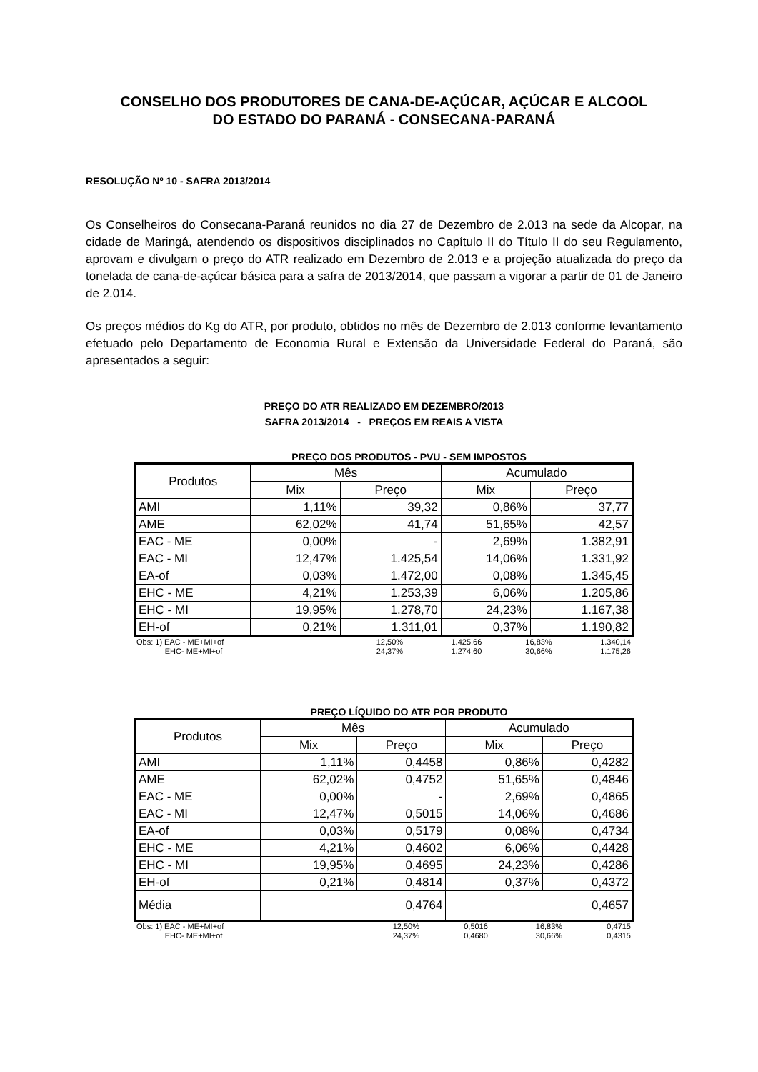CONSELHO DOS PRODUTORES DE CANA-DE-AÇÚCAR, AÇÚCAR E ALCOOL
DO ESTADO DO PARANÁ - CONSECANA-PARANÁ
RESOLUÇÃO Nº 10 - SAFRA 2013/2014
Os Conselheiros do Consecana-Paraná reunidos no dia 27 de Dezembro de 2.013 na sede da Alcopar, na cidade de Maringá, atendendo os dispositivos disciplinados no Capítulo II do Título II do seu Regulamento, aprovam e divulgam o preço do ATR realizado em Dezembro de 2.013 e a projeção atualizada do preço da tonelada de cana-de-açúcar básica para a safra de 2013/2014, que passam a vigorar a partir de 01 de Janeiro de 2.014.
Os preços médios do Kg do ATR, por produto, obtidos no mês de Dezembro de 2.013 conforme levantamento efetuado pelo Departamento de Economia Rural e Extensão da Universidade Federal do Paraná, são apresentados a seguir:
PREÇO DO ATR REALIZADO EM DEZEMBRO/2013
SAFRA 2013/2014 - PREÇOS EM REAIS A VISTA
PREÇO DOS PRODUTOS - PVU - SEM IMPOSTOS
| Produtos | Mês | | Acumulado | |
| --- | --- | --- | --- | --- |
| | Mix | Preço | Mix | Preço |
| AMI | 1,11% | 39,32 | 0,86% | 37,77 |
| AME | 62,02% | 41,74 | 51,65% | 42,57 |
| EAC - ME | 0,00% | - | 2,69% | 1.382,91 |
| EAC - MI | 12,47% | 1.425,54 | 14,06% | 1.331,92 |
| EA-of | 0,03% | 1.472,00 | 0,08% | 1.345,45 |
| EHC - ME | 4,21% | 1.253,39 | 6,06% | 1.205,86 |
| EHC - MI | 19,95% | 1.278,70 | 24,23% | 1.167,38 |
| EH-of | 0,21% | 1.311,01 | 0,37% | 1.190,82 |
| Obs: 1) EAC - ME+MI+of | 12,50% | 1.425,66 | 16,83% | 1.340,14 |
| EHC- ME+MI+of | 24,37% | 1.274,60 | 30,66% | 1.175,26 |
PREÇO LÍQUIDO DO ATR POR PRODUTO
| Produtos | Mês | | Acumulado | |
| --- | --- | --- | --- | --- |
| | Mix | Preço | Mix | Preço |
| AMI | 1,11% | 0,4458 | 0,86% | 0,4282 |
| AME | 62,02% | 0,4752 | 51,65% | 0,4846 |
| EAC - ME | 0,00% | - | 2,69% | 0,4865 |
| EAC - MI | 12,47% | 0,5015 | 14,06% | 0,4686 |
| EA-of | 0,03% | 0,5179 | 0,08% | 0,4734 |
| EHC - ME | 4,21% | 0,4602 | 6,06% | 0,4428 |
| EHC - MI | 19,95% | 0,4695 | 24,23% | 0,4286 |
| EH-of | 0,21% | 0,4814 | 0,37% | 0,4372 |
| Média | 0,4764 | | 0,4657 | |
| Obs: 1) EAC - ME+MI+of | 12,50% | 0,5016 | 16,83% | 0,4715 |
| EHC- ME+MI+of | 24,37% | 0,4680 | 30,66% | 0,4315 |